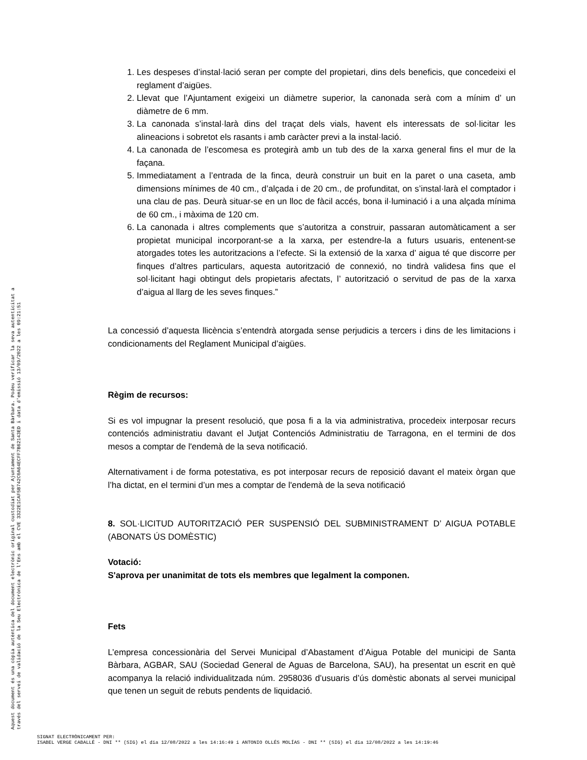1. Les despeses d’instal·lació seran per compte del propietari, dins dels beneficis, que concedeixi el reglament d’aigües.
2. Llevat que l’Ajuntament exigeixi un diàmetre superior, la canonada serà com a mínim d’ un diàmetre de 6 mm.
3. La canonada s’instal·larà dins del traçat dels vials, havent els interessats de sol·licitar les alineacions i sobretot els rasants i amb caràcter previ a la instal·lació.
4. La canonada de l’escomesa es protegirà amb un tub des de la xarxa general fins el mur de la façana.
5. Immediatament a l’entrada de la finca, deurà construir un buit en la paret o una caseta, amb dimensions mínimes de 40 cm., d’alçada i de 20 cm., de profunditat, on s’instal·larà el comptador i una clau de pas. Deurà situar-se en un lloc de fàcil accés, bona il·luminació i a una alçada mínima de 60 cm., i màxima de 120 cm.
6. La canonada i altres complements que s’autoritza a construir, passaran automàticament a ser propietat municipal incorporant-se a la xarxa, per estendre-la a futurs usuaris, entenent-se atorgades totes les autoritzacions a l’efecte. Si la extensió de la xarxa d’ aigua té que discorre per finques d’altres particulars, aquesta autorització de connexió, no tindrà validesa fins que el sol·licitant hagi obtingut dels propietaris afectats, l’ autorització o servitud de pas de la xarxa d’aigua al llarg de les seves finques.”
La concessió d’aquesta llicència s’entendrà atorgada sense perjudicis a tercers i dins de les limitacions i condicionaments del Reglament Municipal d’aigües.
Règim de recursos:
Si es vol impugnar la present resolució, que posa fi a la via administrativa, procedeix interposar recurs contenciós administratiu davant el Jutjat Contenciós Administratiu de Tarragona, en el termini de dos mesos a comptar de l'endemà de la seva notificació.
Alternativament i de forma potestativa, es pot interposar recurs de reposició davant el mateix òrgan que l’ha dictat, en el termini d’un mes a comptar de l'endemà de la seva notificació
8. SOL·LICITUD AUTORITZACIÓ PER SUSPENSIÓ DEL SUBMINISTRAMENT D’ AIGUA POTABLE (ABONATS ÚS DOMÈSTIC)
Votació:
S'aprova per unanimitat de tots els membres que legalment la componen.
Fets
L’empresa concessionària del Servei Municipal d’Abastament d’Aigua Potable del municipi de Santa Bàrbara, AGBAR, SAU (Sociedad General de Aguas de Barcelona, SAU), ha presentat un escrit en què acompanya la relació individualitzada núm. 2958036 d’usuaris d’ús domèstic abonats al servei municipal que tenen un seguit de rebuts pendents de liquidació.
Aquest document és una còpia autèntica del document electrònic original custodiat per Ajuntament de Santa Bàrbara. Podeu verificar la seva autenticitat a
través del servei de validació de la Seu Electrònica de l'Ens amb el CVE 3322E1CAF5B742C0A64ECFF7B62143ED i data d'emissió 13/09/2022 a les 09:21:51
SIGNAT ELECTRÒNICAMENT PER:
ISABEL VERGE CABALLÉ - DNI ** (SIG) el dia 12/08/2022 a les 14:16:49 i ANTONIO OLLÉS MOLÍAS - DNI ** (SIG) el dia 12/08/2022 a les 14:19:46